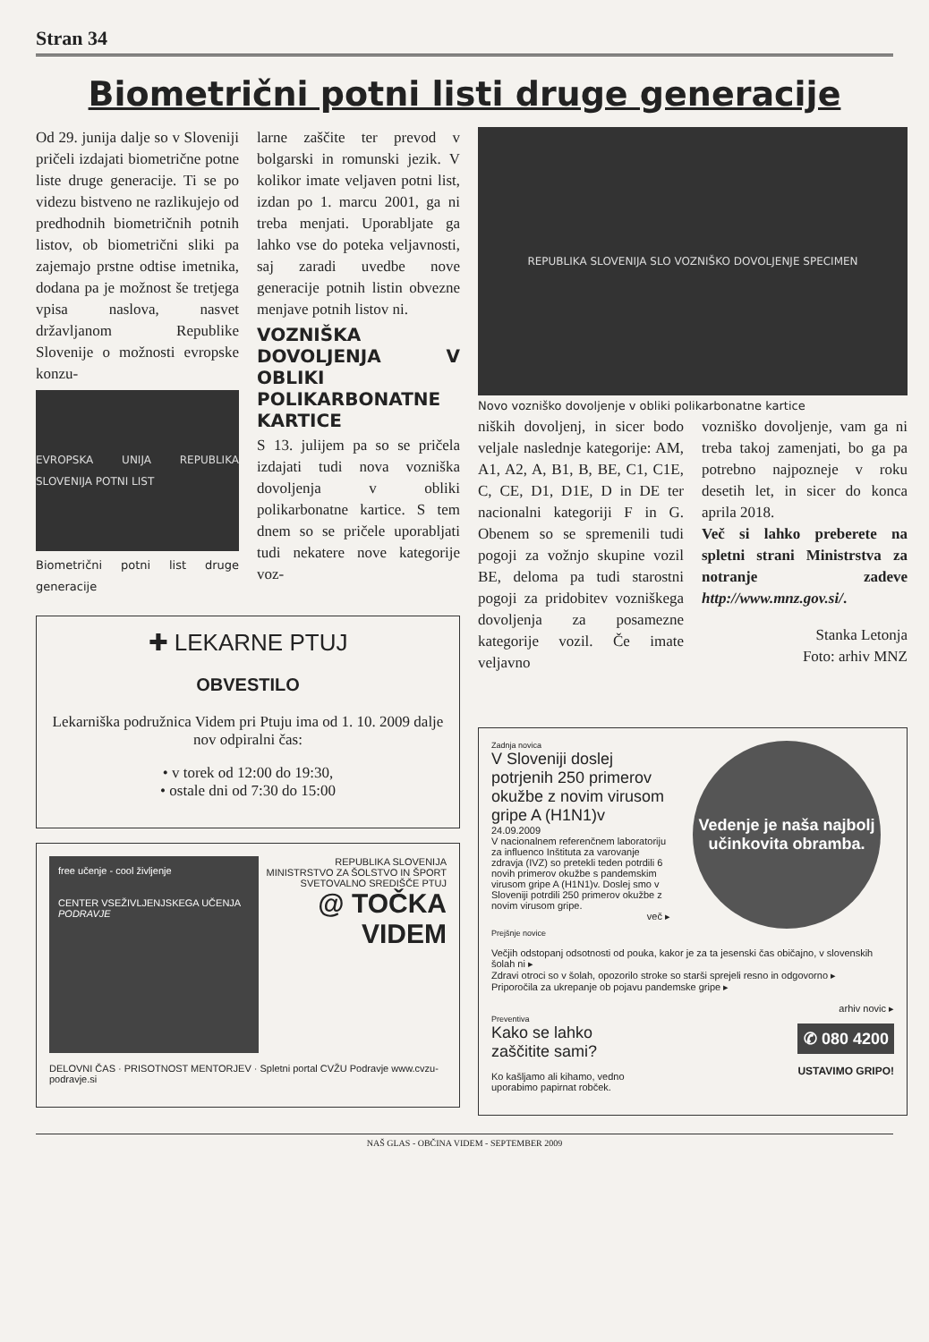Stran 34
Biometrični potni listi druge generacije
Od 29. junija dalje so v Sloveniji pričeli izdajati biometrične potne liste druge generacije. Ti se po videzu bistveno ne razlikujejo od predhodnih biometričnih potnih listov, ob biometrični sliki pa zajemajo prstne odtise imetnika, dodana pa je možnost še tretjega vpisa naslova, nasvet državljanom Republike Slovenije o možnosti evropske konzu-
EVROPSKA UNIJA REPUBLIKA SLOVENIJA POTNI LIST
Biometrični potni list druge generacije
larne zaščite ter prevod v bolgarski in romunski jezik. V kolikor imate veljaven potni list, izdan po 1. marcu 2001, ga ni treba menjati. Uporabljate ga lahko vse do poteka veljavnosti, saj zaradi uvedbe nove generacije potnih listin obvezne menjave potnih listov ni.
VOZNIŠKA DOVOLJENJA V OBLIKI POLIKARBONATNE KARTICE
S 13. julijem pa so se pričela izdajati tudi nova vozniška dovoljenja v obliki polikarbonatne kartice. S tem dnem so se pričele uporabljati tudi nekatere nove kategorije voz-
✚ LEKARNE PTUJ
OBVESTILO
Lekarniška podružnica Videm pri Ptuju ima od 1. 10. 2009 dalje
nov odpiralni čas:
• v torek od 12:00 do 19:30,
• ostale dni od 7:30 do 15:00
free učenje - cool življenje
CENTER VSEŽIVLJENJSKEGA UČENJA
PODRAVJE
REPUBLIKA SLOVENIJA
MINISTRSTVO ZA ŠOLSTVO IN ŠPORT
SVETOVALNO SREDIŠČE PTUJ
@ TOČKA VIDEM
DELOVNI ČAS · PRISOTNOST MENTORJEV · Spletni portal CVŽU Podravje www.cvzu-podravje.si
REPUBLIKA SLOVENIJA SLO VOZNIŠKO DOVOLJENJE SPECIMEN
Novo vozniško dovoljenje v obliki polikarbonatne kartice
niških dovoljenj, in sicer bodo veljale naslednje kategorije: AM, A1, A2, A, B1, B, BE, C1, C1E, C, CE, D1, D1E, D in DE ter nacionalni kategoriji F in G. Obenem so se spremenili tudi pogoji za vožnjo skupine vozil BE, deloma pa tudi starostni pogoji za pridobitev vozniškega dovoljenja za posamezne kategorije vozil. Če imate veljavno
vozniško dovoljenje, vam ga ni treba takoj zamenjati, bo ga pa potrebno najpozneje v roku desetih let, in sicer do konca aprila 2018.
Več si lahko preberete na spletni strani Ministrstva za notranje zadeve http://www.mnz.gov.si/.
Stanka Letonja
Foto: arhiv MNZ
Zadnja novica
V Sloveniji doslej potrjenih 250 primerov okužbe z novim virusom gripe A (H1N1)v
24.09.2009
V nacionalnem referenčnem laboratoriju za influenco Inštituta za varovanje zdravja (IVZ) so pretekli teden potrdili 6 novih primerov okužbe s pandemskim virusom gripe A (H1N1)v. Doslej smo v Sloveniji potrdili 250 primerov okužbe z novim virusom gripe.
več ▸
Vedenje je naša najbolj učinkovita obramba.
Prejšnje novice
Večjih odstopanj odsotnosti od pouka, kakor je za ta jesenski čas običajno, v slovenskih šolah ni ▸
Zdravi otroci so v šolah, opozorilo stroke so starši sprejeli resno in odgovorno ▸
Priporočila za ukrepanje ob pojavu pandemske gripe ▸
arhiv novic ▸
Preventiva
Kako se lahko zaščitite sami?
Ko kašljamo ali kihamo, vedno uporabimo papirnat robček.
✆ 080 4200
USTAVIMO GRIPO!
NAŠ GLAS - OBČINA VIDEM - SEPTEMBER 2009